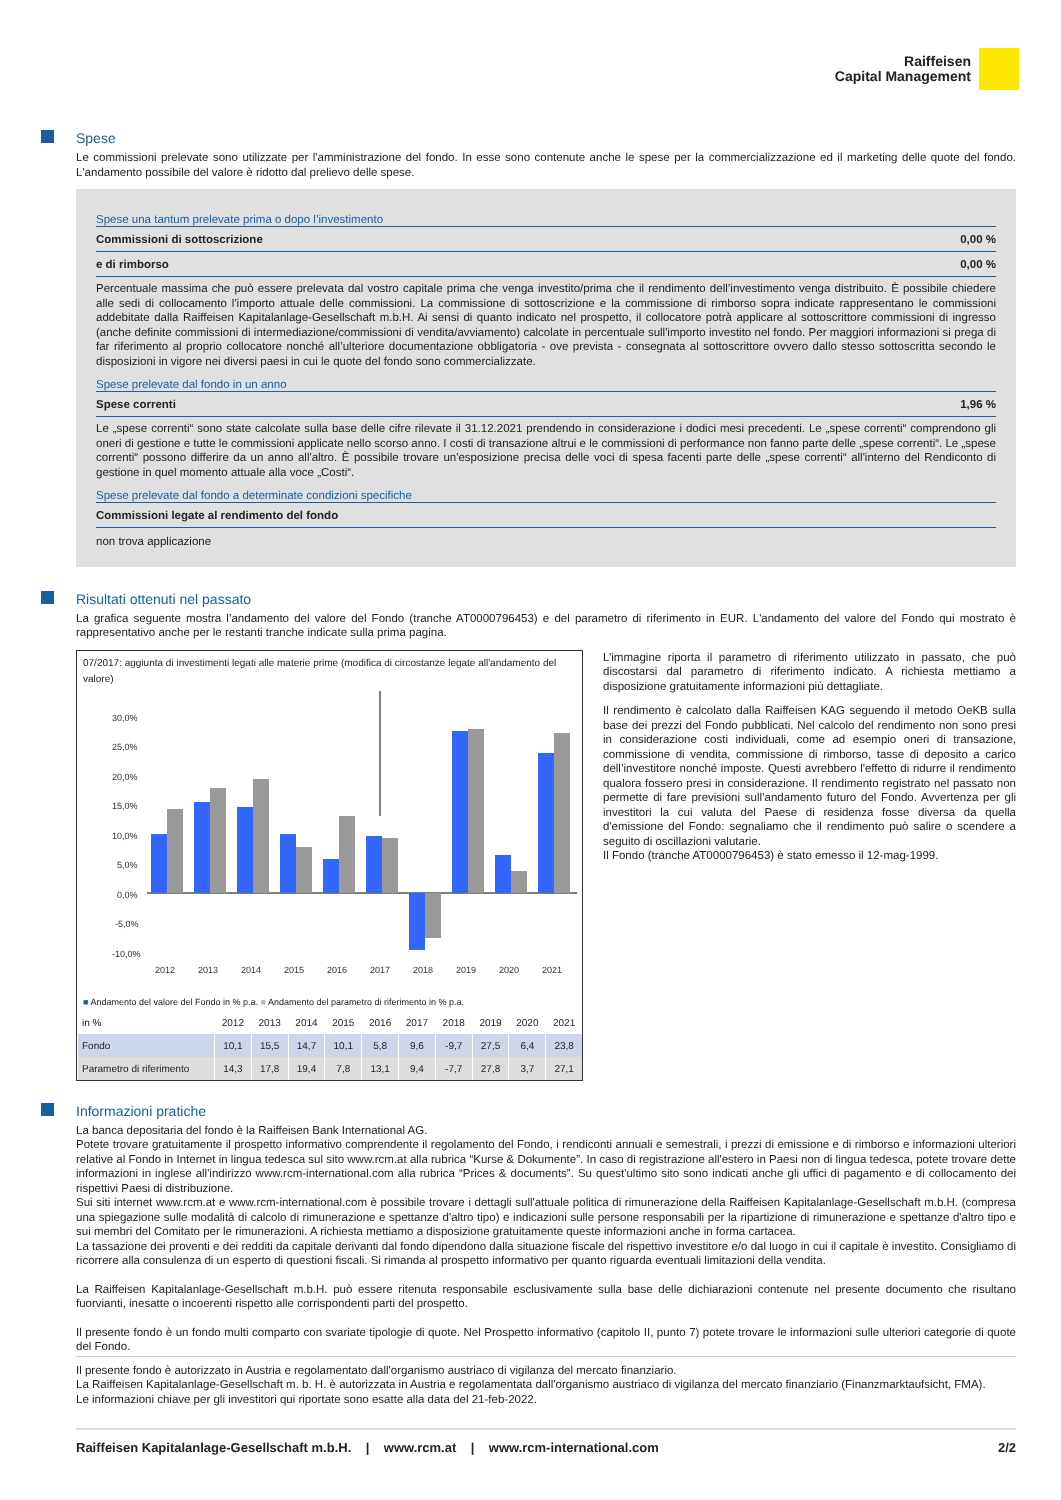Raiffeisen
Capital Management
Spese
Le commissioni prelevate sono utilizzate per l'amministrazione del fondo. In esse sono contenute anche le spese per la commercializzazione ed il marketing delle quote del fondo. L'andamento possibile del valore è ridotto dal prelievo delle spese.
Spese una tantum prelevate prima o dopo l’investimento
Commissioni di sottoscrizione 0,00 %
e di rimborso 0,00 %
Percentuale massima che può essere prelevata dal vostro capitale prima che venga investito/prima che il rendimento dell’investimento venga distribuito. È possibile chiedere alle sedi di collocamento l'importo attuale delle commissioni. La commissione di sottoscrizione e la commissione di rimborso sopra indicate rappresentano le commissioni addebitate dalla Raiffeisen Kapitalanlage-Gesellschaft m.b.H. Ai sensi di quanto indicato nel prospetto, il collocatore potrà applicare al sottoscrittore commissioni di ingresso (anche definite commissioni di intermediazione/commissioni di vendita/avviamento) calcolate in percentuale sull'importo investito nel fondo. Per maggiori informazioni si prega di far riferimento al proprio collocatore nonché all’ulteriore documentazione obbligatoria - ove prevista - consegnata al sottoscrittore ovvero dallo stesso sottoscritta secondo le disposizioni in vigore nei diversi paesi in cui le quote del fondo sono commercializzate.
Spese prelevate dal fondo in un anno
Spese correnti 1,96 %
Le „spese correnti“ sono state calcolate sulla base delle cifre rilevate il 31.12.2021 prendendo in considerazione i dodici mesi precedenti. Le „spese correnti“ comprendono gli oneri di gestione e tutte le commissioni applicate nello scorso anno. I costi di transazione altrui e le commissioni di performance non fanno parte delle „spese correnti“. Le „spese correnti“ possono differire da un anno all'altro. È possibile trovare un'esposizione precisa delle voci di spesa facenti parte delle „spese correnti“ all'interno del Rendiconto di gestione in quel momento attuale alla voce „Costi“.
Spese prelevate dal fondo a determinate condizioni specifiche
Commissioni legate al rendimento del fondo
non trova applicazione
Risultati ottenuti nel passato
La grafica seguente mostra l’andamento del valore del Fondo (tranche AT0000796453) e del parametro di riferimento in EUR. L'andamento del valore del Fondo qui mostrato è rappresentativo anche per le restanti tranche indicate sulla prima pagina.
07/2017: aggiunta di investimenti legati alle materie prime (modifica di circostanze legate all'andamento del valore)
30,0%
25,0%
20,0%
15,0%
10,0%
5,0%
0,0%
-5,0%
-10,0%
2012
2013
2014
2015
2016
2017
2018
2019
2020
2021
■ Andamento del valore del Fondo in % p.a. ■ Andamento del parametro di riferimento in % p.a.
| in % | 2012 | 2013 | 2014 | 2015 | 2016 | 2017 | 2018 | 2019 | 2020 | 2021 |
| --- | --- | --- | --- | --- | --- | --- | --- | --- | --- | --- |
| Fondo | 10,1 | 15,5 | 14,7 | 10,1 | 5,8 | 9,6 | -9,7 | 27,5 | 6,4 | 23,8 |
| Parametro di riferimento | 14,3 | 17,8 | 19,4 | 7,8 | 13,1 | 9,4 | -7,7 | 27,8 | 3,7 | 27,1 |
L’immagine riporta il parametro di riferimento utilizzato in passato, che può discostarsi dal parametro di riferimento indicato. A richiesta mettiamo a disposizione gratuitamente informazioni più dettagliate.
Il rendimento è calcolato dalla Raiffeisen KAG seguendo il metodo OeKB sulla base dei prezzi del Fondo pubblicati. Nel calcolo del rendimento non sono presi in considerazione costi individuali, come ad esempio oneri di transazione, commissione di vendita, commissione di rimborso, tasse di deposito a carico dell’investitore nonché imposte. Questi avrebbero l'effetto di ridurre il rendimento qualora fossero presi in considerazione. Il rendimento registrato nel passato non permette di fare previsioni sull’andamento futuro del Fondo. Avvertenza per gli investitori la cui valuta del Paese di residenza fosse diversa da quella d'emissione del Fondo: segnaliamo che il rendimento può salire o scendere a seguito di oscillazioni valutarie.
Il Fondo (tranche AT0000796453) è stato emesso il 12-mag-1999.
Informazioni pratiche
La banca depositaria del fondo è la Raiffeisen Bank International AG.
Potete trovare gratuitamente il prospetto informativo comprendente il regolamento del Fondo, i rendiconti annuali e semestrali, i prezzi di emissione e di rimborso e informazioni ulteriori relative al Fondo in Internet in lingua tedesca sul sito www.rcm.at alla rubrica “Kurse & Dokumente”. In caso di registrazione all'estero in Paesi non di lingua tedesca, potete trovare dette informazioni in inglese all'indirizzo www.rcm-international.com alla rubrica “Prices & documents”. Su quest'ultimo sito sono indicati anche gli uffici di pagamento e di collocamento dei rispettivi Paesi di distribuzione.
Sui siti internet www.rcm.at e www.rcm-international.com è possibile trovare i dettagli sull'attuale politica di rimunerazione della Raiffeisen Kapitalanlage-Gesellschaft m.b.H. (compresa una spiegazione sulle modalità di calcolo di rimunerazione e spettanze d'altro tipo) e indicazioni sulle persone responsabili per la ripartizione di rimunerazione e spettanze d'altro tipo e sui membri del Comitato per le rimunerazioni. A richiesta mettiamo a disposizione gratuitamente queste informazioni anche in forma cartacea.
La tassazione dei proventi e dei redditi da capitale derivanti dal fondo dipendono dalla situazione fiscale del rispettivo investitore e/o dal luogo in cui il capitale è investito. Consigliamo di ricorrere alla consulenza di un esperto di questioni fiscali. Si rimanda al prospetto informativo per quanto riguarda eventuali limitazioni della vendita.
La Raiffeisen Kapitalanlage-Gesellschaft m.b.H. può essere ritenuta responsabile esclusivamente sulla base delle dichiarazioni contenute nel presente documento che risultano fuorvianti, inesatte o incoerenti rispetto alle corrispondenti parti del prospetto.
Il presente fondo è un fondo multi comparto con svariate tipologie di quote. Nel Prospetto informativo (capitolo II, punto 7) potete trovare le informazioni sulle ulteriori categorie di quote del Fondo.
Il presente fondo è autorizzato in Austria e regolamentato dall'organismo austriaco di vigilanza del mercato finanziario.
La Raiffeisen Kapitalanlage-Gesellschaft m. b. H. è autorizzata in Austria e regolamentata dall'organismo austriaco di vigilanza del mercato finanziario (Finanzmarktaufsicht, FMA).
Le informazioni chiave per gli investitori qui riportate sono esatte alla data del 21-feb-2022.
Raiffeisen Kapitalanlage-Gesellschaft m.b.H. | www.rcm.at | www.rcm-international.com 2/2